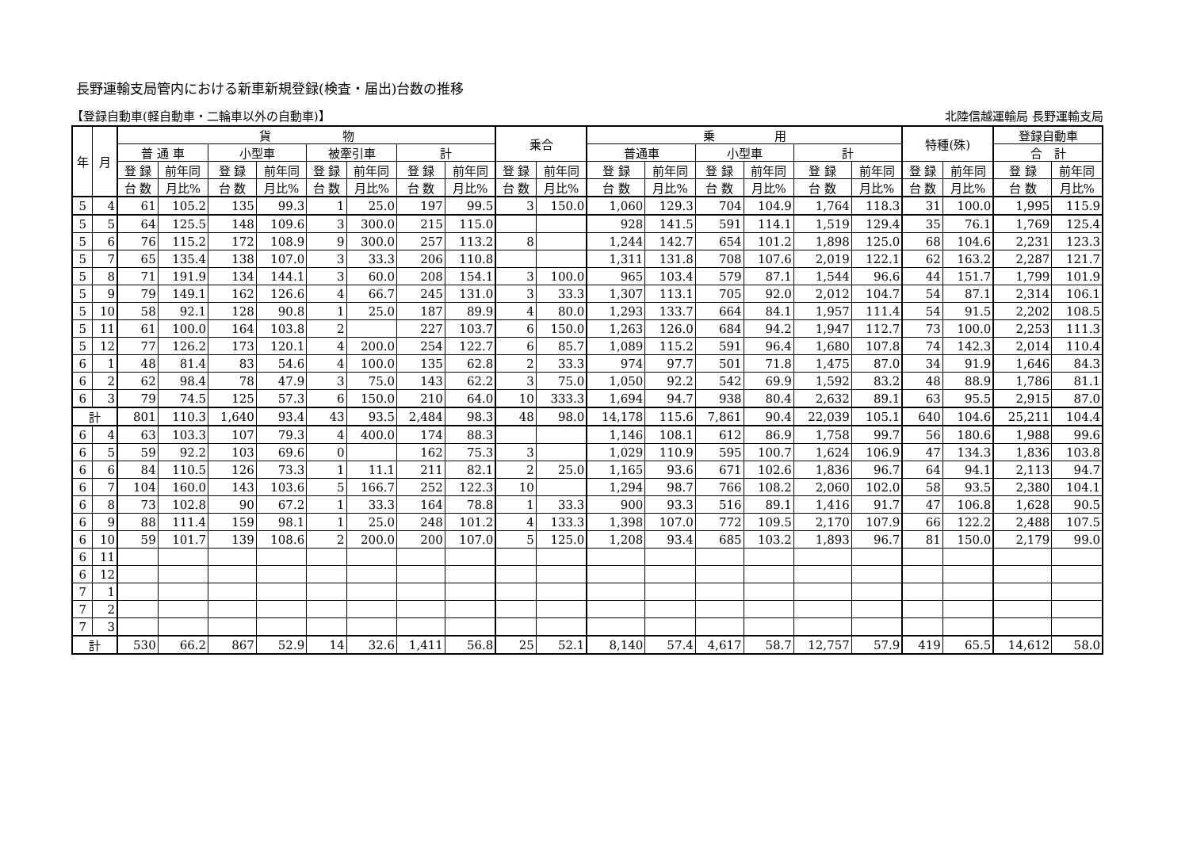長野運輸支局管内における新車新規登録(検査・届出)台数の推移
【登録自動車(軽自動車・二輪車以外の自動車)】 北陸信越運輸局 長野運輸支局
| 年 | 月 | 貨 物 | | | | | | | | 乗合 | | 乗 用 | | | | | | 特種(殊) | | 登録自動車 | |
| --- | --- | --- | --- | --- | --- | --- | --- | --- | --- | --- | --- | --- | --- | --- | --- | --- | --- | --- | --- | --- | --- |
| | | 普 通 車 | | 小型車 | | 被牽引車 | | 計 | | | | 普通車 | | 小型車 | | 計 | | | | 合 計 | |
| | | 登 録 | 前年同 | 登 録 | 前年同 | 登 録 | 前年同 | 登 録 | 前年同 | 登 録 | 前年同 | 登 録 | 前年同 | 登 録 | 前年同 | 登 録 | 前年同 | 登 録 | 前年同 | 登 録 | 前年同 |
| | | 台 数 | 月比% | 台 数 | 月比% | 台 数 | 月比% | 台 数 | 月比% | 台 数 | 月比% | 台 数 | 月比% | 台 数 | 月比% | 台 数 | 月比% | 台 数 | 月比% | 台 数 | 月比% |
| 5 | 4 | 61 | 105.2 | 135 | 99.3 | 1 | 25.0 | 197 | 99.5 | 3 | 150.0 | 1,060 | 129.3 | 704 | 104.9 | 1,764 | 118.3 | 31 | 100.0 | 1,995 | 115.9 |
| 5 | 5 | 64 | 125.5 | 148 | 109.6 | 3 | 300.0 | 215 | 115.0 | | | 928 | 141.5 | 591 | 114.1 | 1,519 | 129.4 | 35 | 76.1 | 1,769 | 125.4 |
| 5 | 6 | 76 | 115.2 | 172 | 108.9 | 9 | 300.0 | 257 | 113.2 | 8 | | 1,244 | 142.7 | 654 | 101.2 | 1,898 | 125.0 | 68 | 104.6 | 2,231 | 123.3 |
| 5 | 7 | 65 | 135.4 | 138 | 107.0 | 3 | 33.3 | 206 | 110.8 | | | 1,311 | 131.8 | 708 | 107.6 | 2,019 | 122.1 | 62 | 163.2 | 2,287 | 121.7 |
| 5 | 8 | 71 | 191.9 | 134 | 144.1 | 3 | 60.0 | 208 | 154.1 | 3 | 100.0 | 965 | 103.4 | 579 | 87.1 | 1,544 | 96.6 | 44 | 151.7 | 1,799 | 101.9 |
| 5 | 9 | 79 | 149.1 | 162 | 126.6 | 4 | 66.7 | 245 | 131.0 | 3 | 33.3 | 1,307 | 113.1 | 705 | 92.0 | 2,012 | 104.7 | 54 | 87.1 | 2,314 | 106.1 |
| 5 | 10 | 58 | 92.1 | 128 | 90.8 | 1 | 25.0 | 187 | 89.9 | 4 | 80.0 | 1,293 | 133.7 | 664 | 84.1 | 1,957 | 111.4 | 54 | 91.5 | 2,202 | 108.5 |
| 5 | 11 | 61 | 100.0 | 164 | 103.8 | 2 | | 227 | 103.7 | 6 | 150.0 | 1,263 | 126.0 | 684 | 94.2 | 1,947 | 112.7 | 73 | 100.0 | 2,253 | 111.3 |
| 5 | 12 | 77 | 126.2 | 173 | 120.1 | 4 | 200.0 | 254 | 122.7 | 6 | 85.7 | 1,089 | 115.2 | 591 | 96.4 | 1,680 | 107.8 | 74 | 142.3 | 2,014 | 110.4 |
| 6 | 1 | 48 | 81.4 | 83 | 54.6 | 4 | 100.0 | 135 | 62.8 | 2 | 33.3 | 974 | 97.7 | 501 | 71.8 | 1,475 | 87.0 | 34 | 91.9 | 1,646 | 84.3 |
| 6 | 2 | 62 | 98.4 | 78 | 47.9 | 3 | 75.0 | 143 | 62.2 | 3 | 75.0 | 1,050 | 92.2 | 542 | 69.9 | 1,592 | 83.2 | 48 | 88.9 | 1,786 | 81.1 |
| 6 | 3 | 79 | 74.5 | 125 | 57.3 | 6 | 150.0 | 210 | 64.0 | 10 | 333.3 | 1,694 | 94.7 | 938 | 80.4 | 2,632 | 89.1 | 63 | 95.5 | 2,915 | 87.0 |
| 計 | | 801 | 110.3 | 1,640 | 93.4 | 43 | 93.5 | 2,484 | 98.3 | 48 | 98.0 | 14,178 | 115.6 | 7,861 | 90.4 | 22,039 | 105.1 | 640 | 104.6 | 25,211 | 104.4 |
| 6 | 4 | 63 | 103.3 | 107 | 79.3 | 4 | 400.0 | 174 | 88.3 | | | 1,146 | 108.1 | 612 | 86.9 | 1,758 | 99.7 | 56 | 180.6 | 1,988 | 99.6 |
| 6 | 5 | 59 | 92.2 | 103 | 69.6 | 0 | | 162 | 75.3 | 3 | | 1,029 | 110.9 | 595 | 100.7 | 1,624 | 106.9 | 47 | 134.3 | 1,836 | 103.8 |
| 6 | 6 | 84 | 110.5 | 126 | 73.3 | 1 | 11.1 | 211 | 82.1 | 2 | 25.0 | 1,165 | 93.6 | 671 | 102.6 | 1,836 | 96.7 | 64 | 94.1 | 2,113 | 94.7 |
| 6 | 7 | 104 | 160.0 | 143 | 103.6 | 5 | 166.7 | 252 | 122.3 | 10 | | 1,294 | 98.7 | 766 | 108.2 | 2,060 | 102.0 | 58 | 93.5 | 2,380 | 104.1 |
| 6 | 8 | 73 | 102.8 | 90 | 67.2 | 1 | 33.3 | 164 | 78.8 | 1 | 33.3 | 900 | 93.3 | 516 | 89.1 | 1,416 | 91.7 | 47 | 106.8 | 1,628 | 90.5 |
| 6 | 9 | 88 | 111.4 | 159 | 98.1 | 1 | 25.0 | 248 | 101.2 | 4 | 133.3 | 1,398 | 107.0 | 772 | 109.5 | 2,170 | 107.9 | 66 | 122.2 | 2,488 | 107.5 |
| 6 | 10 | 59 | 101.7 | 139 | 108.6 | 2 | 200.0 | 200 | 107.0 | 5 | 125.0 | 1,208 | 93.4 | 685 | 103.2 | 1,893 | 96.7 | 81 | 150.0 | 2,179 | 99.0 |
| 6 | 11 | | | | | | | | | | | | | | | | | | | | |
| 6 | 12 | | | | | | | | | | | | | | | | | | | | |
| 7 | 1 | | | | | | | | | | | | | | | | | | | | |
| 7 | 2 | | | | | | | | | | | | | | | | | | | | |
| 7 | 3 | | | | | | | | | | | | | | | | | | | | |
| 計 | | 530 | 66.2 | 867 | 52.9 | 14 | 32.6 | 1,411 | 56.8 | 25 | 52.1 | 8,140 | 57.4 | 4,617 | 58.7 | 12,757 | 57.9 | 419 | 65.5 | 14,612 | 58.0 |